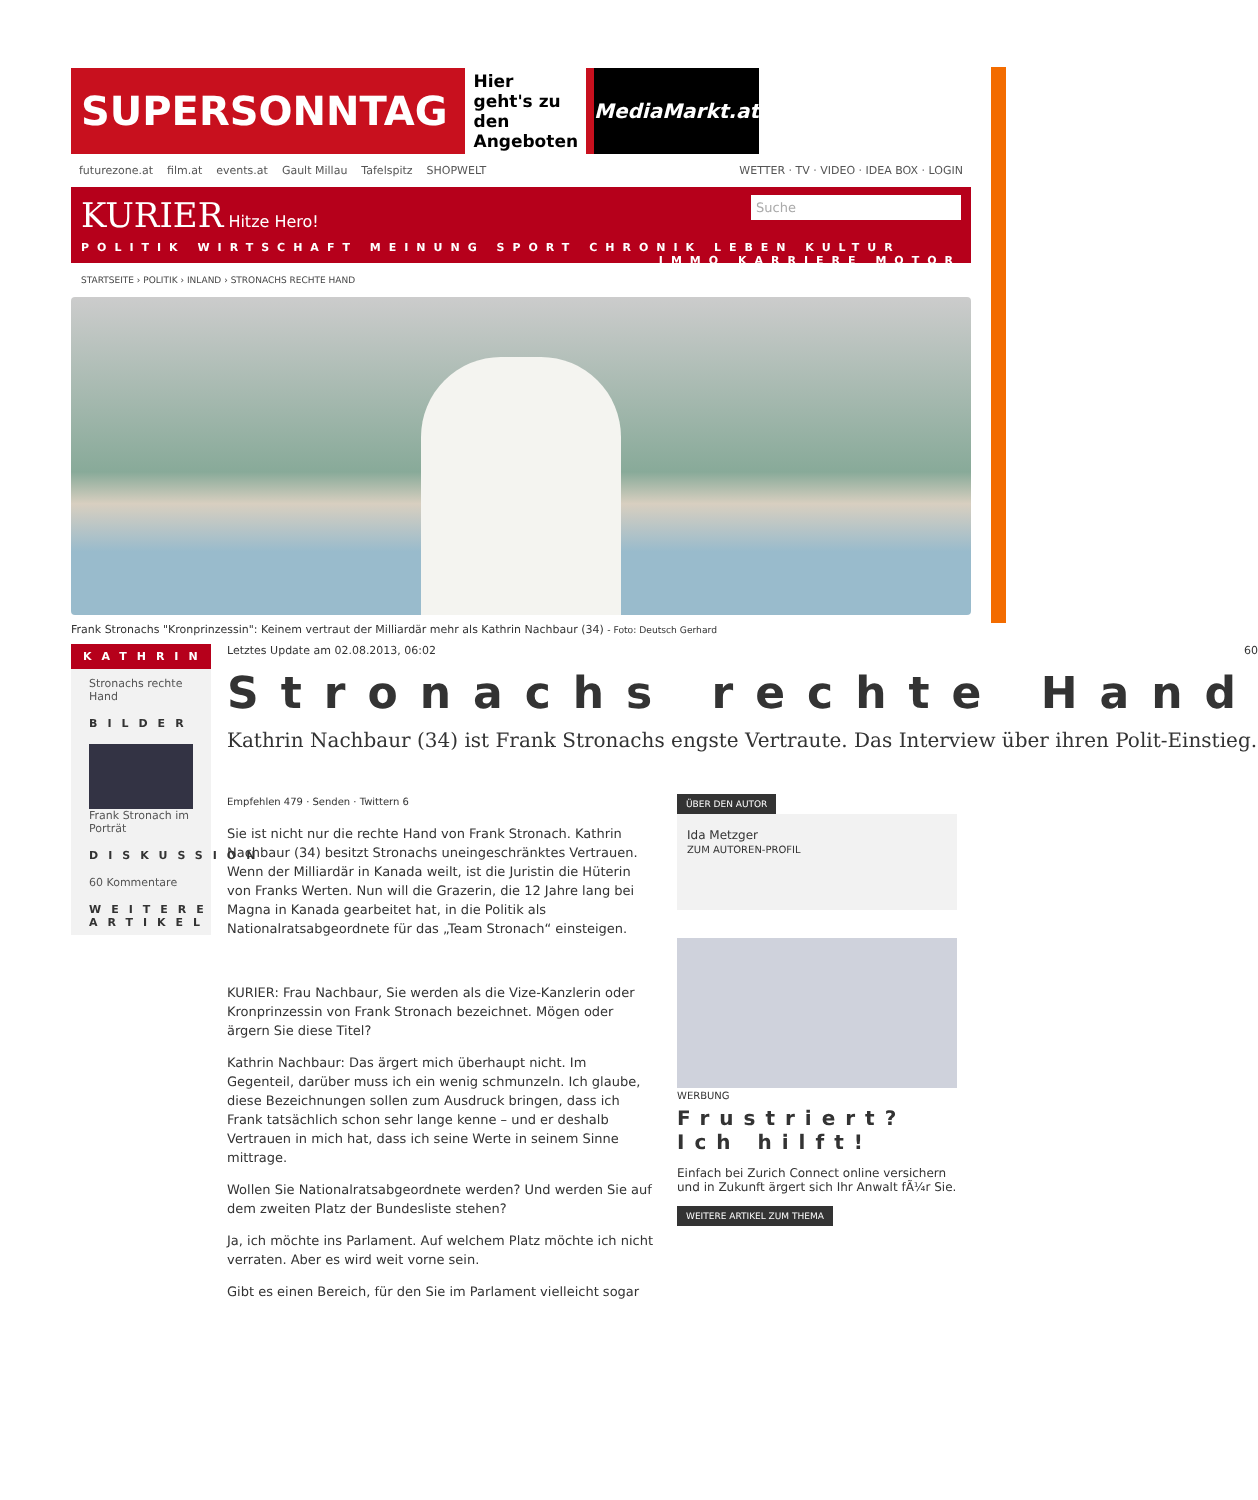SUPERSONNTAG Hier geht's zu den Angeboten MediaMarkt.at
futurezone.at film.at events.at Gault Millau Tafelspitz SHOPWELT WETTER · TV · VIDEO · IDEA BOX · LOGIN
KURIER Hitze Hero! Suche
POLITIK WIRTSCHAFT MEINUNG SPORT CHRONIK LEBEN KULTUR IMMO KARRIERE MOTOR
STARTSEITE › POLITIK › INLAND › STRONACHS RECHTE HAND
Frank Stronachs "Kronprinzessin": Keinem vertraut der Milliardär mehr als Kathrin Nachbaur (34) - Foto: Deutsch Gerhard
KATHRIN
Stronachs rechte Hand
BILDER
Frank Stronach im Porträt
DISKUSSION
60 Kommentare
WEITERE ARTIKEL
Letztes Update am 02.08.2013, 06:02 60
Stronachs rechte Hand
Kathrin Nachbaur (34) ist Frank Stronachs engste Vertraute. Das Interview über ihren Polit-Einstieg.
Empfehlen 479 · Senden · Twittern 6
Sie ist nicht nur die rechte Hand von Frank Stronach. Kathrin Nachbaur (34) besitzt Stronachs uneingeschränktes Vertrauen. Wenn der Milliardär in Kanada weilt, ist die Juristin die Hüterin von Franks Werten. Nun will die Grazerin, die 12 Jahre lang bei Magna in Kanada gearbeitet hat, in die Politik als Nationalratsabgeordnete für das „Team Stronach“ einsteigen.
KURIER: Frau Nachbaur, Sie werden als die Vize-Kanzlerin oder Kronprinzessin von Frank Stronach bezeichnet. Mögen oder ärgern Sie diese Titel?
Kathrin Nachbaur: Das ärgert mich überhaupt nicht. Im Gegenteil, darüber muss ich ein wenig schmunzeln. Ich glaube, diese Bezeichnungen sollen zum Ausdruck bringen, dass ich Frank tatsächlich schon sehr lange kenne – und er deshalb Vertrauen in mich hat, dass ich seine Werte in seinem Sinne mittrage.
Wollen Sie Nationalratsabgeordnete werden? Und werden Sie auf dem zweiten Platz der Bundesliste stehen?
Ja, ich möchte ins Parlament. Auf welchem Platz möchte ich nicht verraten. Aber es wird weit vorne sein.
Gibt es einen Bereich, für den Sie im Parlament vielleicht sogar
ÜBER DEN AUTOR
Ida Metzger
ZUM AUTOREN-PROFIL
WERBUNG
Frustriert? Ich hilft!
Einfach bei Zurich Connect online versichern und in Zukunft ärgert sich Ihr Anwalt fÃ¼r Sie.
WEITERE ARTIKEL ZUM THEMA